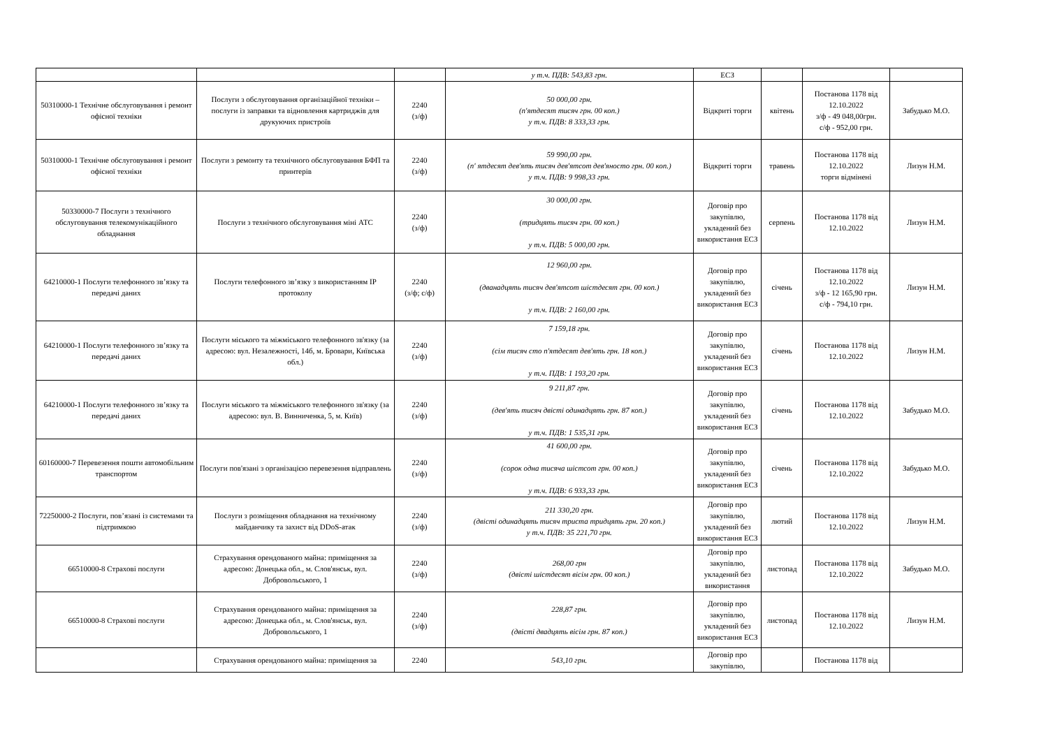| | | | у т.ч. ПДВ: 543,83 грн. | ЕСЗ | | | |
| 50310000-1 Технічне обслуговування і ремонт офісної техніки | Послуги з обслуговування організаційної техніки – послуги із заправки та відновлення картриджів для друкуючих пристроїв | 2240 (з/ф) | 50 000,00 грн. (п'ятдесят тисяч грн. 00 коп.) у т.ч. ПДВ: 8 333,33 грн. | Відкриті торги | квітень | Постанова 1178 від 12.10.2022 з/ф - 49 048,00грн. с/ф - 952,00 грн. | Забудько М.О. |
| 50310000-1 Технічне обслуговування і ремонт офісної техніки | Послуги з ремонту та технічного обслуговування БФП та принтерів | 2240 (з/ф) | 59 990,00 грн. (п' ятдесят дев'ять тисяч дев'ятсот дев'яносто грн. 00 коп.) у т.ч. ПДВ: 9 998,33 грн. | Відкриті торги | травень | Постанова 1178 від 12.10.2022 торги відмінені | Лизун Н.М. |
| 50330000-7 Послуги з технічного обслуговування телекомунікаційного обладнання | Послуги з технічного обслуговування міні АТС | 2240 (з/ф) | 30 000,00 грн. (тридцять тисяч грн. 00 коп.) у т.ч. ПДВ: 5 000,00 грн. | Договір про закупівлю, укладений без використання ЕСЗ | серпень | Постанова 1178 від 12.10.2022 | Лизун Н.М. |
| 64210000-1 Послуги телефонного зв’язку та передачі даних | Послуги телефонного зв’язку з використанням IP протоколу | 2240 (з/ф; с/ф) | 12 960,00 грн. (дванадцять тисяч дев'ятсот шістдесят грн. 00 коп.) у т.ч. ПДВ: 2 160,00 грн. | Договір про закупівлю, укладений без використання ЕСЗ | січень | Постанова 1178 від 12.10.2022 з/ф - 12 165,90 грн. с/ф - 794,10 грн. | Лизун Н.М. |
| 64210000-1 Послуги телефонного зв’язку та передачі даних | Послуги міського та міжміського телефонного зв'язку (за адресою: вул. Незалежності, 14б, м. Бровари, Київська обл.) | 2240 (з/ф) | 7 159,18 грн. (сім тисяч сто п'ятдесят дев'ять грн. 18 коп.) у т.ч. ПДВ: 1 193,20 грн. | Договір про закупівлю, укладений без використання ЕСЗ | січень | Постанова 1178 від 12.10.2022 | Лизун Н.М. |
| 64210000-1 Послуги телефонного зв’язку та передачі даних | Послуги міського та міжміського телефонного зв'язку (за адресою: вул. В. Винниченка, 5, м. Київ) | 2240 (з/ф) | 9 211,87 грн. (дев'ять тисяч двісті одинадцять грн. 87 коп.) у т.ч. ПДВ: 1 535,31 грн. | Договір про закупівлю, укладений без використання ЕСЗ | січень | Постанова 1178 від 12.10.2022 | Забудько М.О. |
| 60160000-7 Перевезення пошти автомобільним транспортом | Послуги пов'язані з організацією перевезення відправлень | 2240 (з/ф) | 41 600,00 грн. (сорок одна тисяча шістсот грн. 00 коп.) у т.ч. ПДВ: 6 933,33 грн. | Договір про закупівлю, укладений без використання ЕСЗ | січень | Постанова 1178 від 12.10.2022 | Забудько М.О. |
| 72250000-2 Послуги, пов’язані із системами та підтримкою | Послуги з розміщення обладнання на технічному майданчику та захист від DDoS-атак | 2240 (з/ф) | 211 330,20 грн. (двісті одинадцять тисяч триста тридцять грн. 20 коп.) у т.ч. ПДВ: 35 221,70 грн. | Договір про закупівлю, укладений без використання ЕСЗ | лютий | Постанова 1178 від 12.10.2022 | Лизун Н.М. |
| 66510000-8 Страхові послуги | Страхування орендованого майна: приміщення за адресою: Донецька обл., м. Слов'янськ, вул. Добровольського, 1 | 2240 (з/ф) | 268,00 грн (двісті шістдесят вісім грн. 00 коп.) | Договір про закупівлю, укладений без використання | листопад | Постанова 1178 від 12.10.2022 | Забудько М.О. |
| 66510000-8 Страхові послуги | Страхування орендованого майна: приміщення за адресою: Донецька обл., м. Слов'янськ, вул. Добровольського, 1 | 2240 (з/ф) | 228,87 грн. (двісті двадцять вісім грн. 87 коп.) | Договір про закупівлю, укладений без використання ЕСЗ | листопад | Постанова 1178 від 12.10.2022 | Лизун Н.М. |
| | Страхування орендованого майна: приміщення за | 2240 | 543,10 грн. | Договір про закупівлю, | | Постанова 1178 від | |